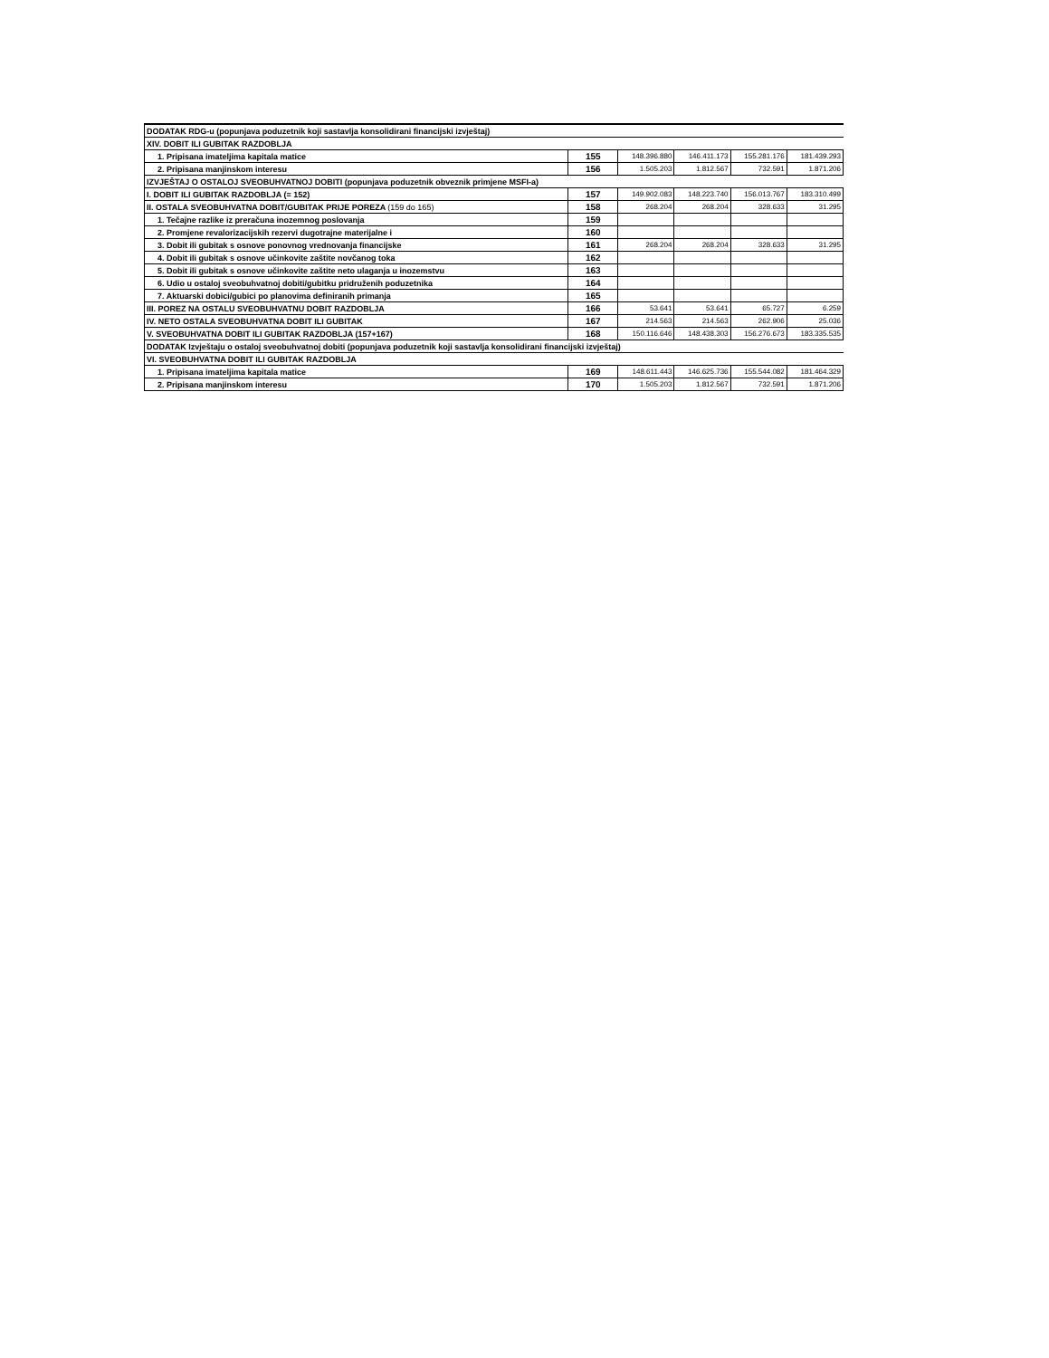| DODATAK RDG-u (popunjava poduzetnik koji sastavlja konsolidirani financijski izvještaj) | | | | | |
| XIV. DOBIT ILI GUBITAK RAZDOBLJA | | | | | |
| 1. Pripisana imateljima kapitala matice | 155 | 148.396.880 | 146.411.173 | 155.281.176 | 181.439.293 |
| 2. Pripisana manjinskom interesu | 156 | 1.505.203 | 1.812.567 | 732.591 | 1.871.206 |
| IZVJEŠTAJ O OSTALOJ SVEOBUHVATNOJ DOBITI (popunjava poduzetnik obveznik primjene MSFI-a) | | | | | |
| I. DOBIT ILI GUBITAK RAZDOBLJA (= 152) | 157 | 149.902.083 | 148.223.740 | 156.013.767 | 183.310.499 |
| II. OSTALA SVEOBUHVATNA DOBIT/GUBITAK PRIJE POREZA (159 do 165) | 158 | 268.204 | 268.204 | 328.633 | 31.295 |
| 1. Tečajne razlike iz preračuna inozemnog poslovanja | 159 | | | | |
| 2. Promjene revalorizacijskih rezervi dugotrajne materijalne i | 160 | | | | |
| 3. Dobit ili gubitak s osnove ponovnog vrednovanja financijske | 161 | 268.204 | 268.204 | 328.633 | 31.295 |
| 4. Dobit ili gubitak s osnove učinkovite zaštite novčanog toka | 162 | | | | |
| 5. Dobit ili gubitak s osnove učinkovite zaštite neto ulaganja u inozemstvu | 163 | | | | |
| 6. Udio u ostaloj sveobuhvatnoj dobiti/gubitku pridruženih poduzetnika | 164 | | | | |
| 7. Aktuarski dobici/gubici po planovima definiranih primanja | 165 | | | | |
| III. POREZ NA OSTALU SVEOBUHVATNU DOBIT RAZDOBLJA | 166 | 53.641 | 53.641 | 65.727 | 6.259 |
| IV. NETO OSTALA SVEOBUHVATNA DOBIT ILI GUBITAK | 167 | 214.563 | 214.563 | 262.906 | 25.036 |
| V. SVEOBUHVATNA DOBIT ILI GUBITAK RAZDOBLJA (157+167) | 168 | 150.116.646 | 148.438.303 | 156.276.673 | 183.335.535 |
| DODATAK Izvještaju o ostaloj sveobuhvatnoj dobiti (popunjava poduzetnik koji sastavlja konsolidirani financijski izvještaj) | | | | | |
| VI. SVEOBUHVATNA DOBIT ILI GUBITAK RAZDOBLJA | | | | | |
| 1. Pripisana imateljima kapitala matice | 169 | 148.611.443 | 146.625.736 | 155.544.082 | 181.464.329 |
| 2. Pripisana manjinskom interesu | 170 | 1.505.203 | 1.812.567 | 732.591 | 1.871.206 |